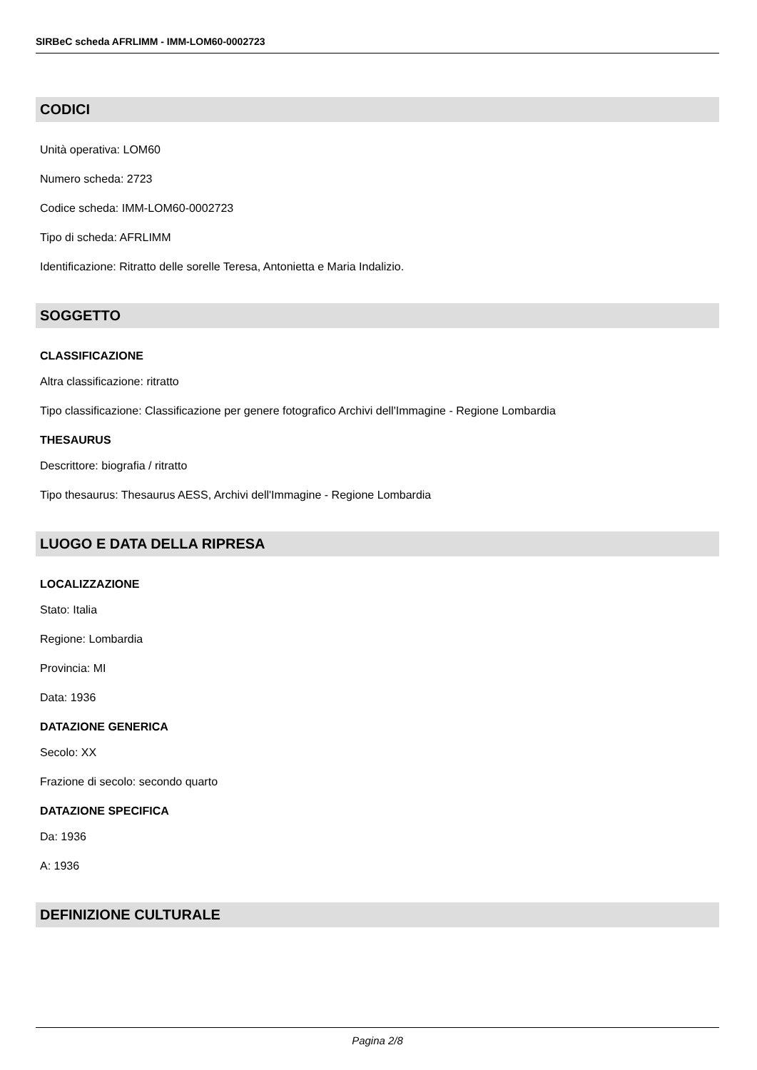SIRBeC scheda AFRLIMM - IMM-LOM60-0002723
CODICI
Unità operativa: LOM60
Numero scheda: 2723
Codice scheda: IMM-LOM60-0002723
Tipo di scheda: AFRLIMM
Identificazione: Ritratto delle sorelle Teresa, Antonietta e Maria Indalizio.
SOGGETTO
CLASSIFICAZIONE
Altra classificazione: ritratto
Tipo classificazione: Classificazione per genere fotografico Archivi dell'Immagine - Regione Lombardia
THESAURUS
Descrittore: biografia / ritratto
Tipo thesaurus: Thesaurus AESS, Archivi dell'Immagine - Regione Lombardia
LUOGO E DATA DELLA RIPRESA
LOCALIZZAZIONE
Stato: Italia
Regione: Lombardia
Provincia: MI
Data: 1936
DATAZIONE GENERICA
Secolo: XX
Frazione di secolo: secondo quarto
DATAZIONE SPECIFICA
Da: 1936
A: 1936
DEFINIZIONE CULTURALE
Pagina 2/8